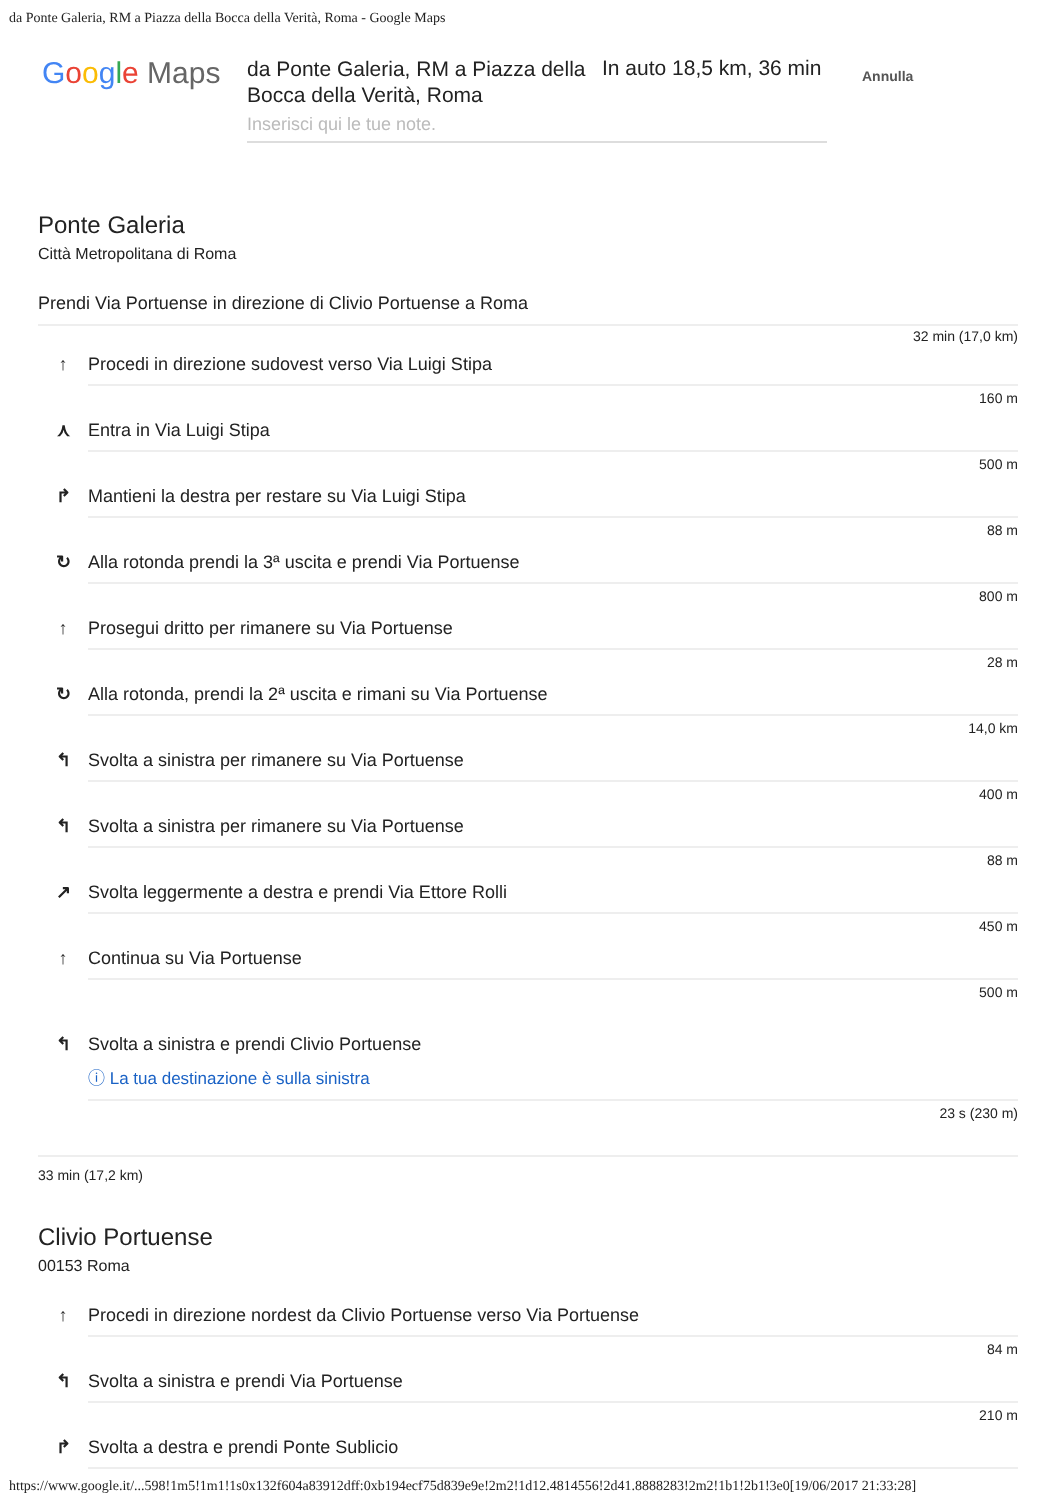da Ponte Galeria, RM a Piazza della Bocca della Verità, Roma - Google Maps
Google Maps
da Ponte Galeria, RM a Piazza della Bocca della Verità, Roma
In auto 18,5 km, 36 min
Annulla
Inserisci qui le tue note.
Ponte Galeria
Città Metropolitana di Roma
Prendi Via Portuense in direzione di Clivio Portuense a Roma
32 min (17,0 km)
↑ Procedi in direzione sudovest verso Via Luigi Stipa
160 m
⋏ Entra in Via Luigi Stipa
500 m
↱ Mantieni la destra per restare su Via Luigi Stipa
88 m
↻ Alla rotonda prendi la 3ª uscita e prendi Via Portuense
800 m
↑ Prosegui dritto per rimanere su Via Portuense
28 m
↻ Alla rotonda, prendi la 2ª uscita e rimani su Via Portuense
14,0 km
↰ Svolta a sinistra per rimanere su Via Portuense
400 m
↰ Svolta a sinistra per rimanere su Via Portuense
88 m
↗ Svolta leggermente a destra e prendi Via Ettore Rolli
450 m
↑ Continua su Via Portuense
500 m
↰ Svolta a sinistra e prendi Clivio Portuense
ⓘ La tua destinazione è sulla sinistra
23 s (230 m)
33 min (17,2 km)
Clivio Portuense
00153 Roma
↑ Procedi in direzione nordest da Clivio Portuense verso Via Portuense
84 m
↰ Svolta a sinistra e prendi Via Portuense
210 m
↱ Svolta a destra e prendi Ponte Sublicio
https://www.google.it/...598!1m5!1m1!1s0x132f604a83912dff:0xb194ecf75d839e9e!2m2!1d12.4814556!2d41.8888283!2m2!1b1!2b1!3e0[19/06/2017 21:33:28]